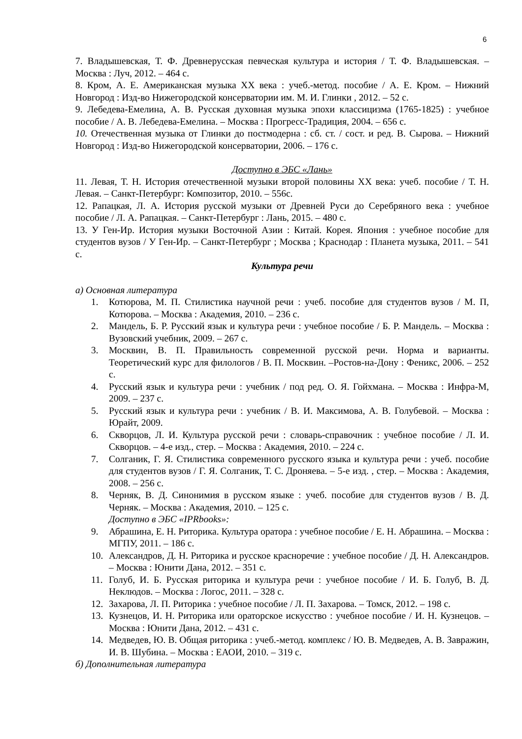6
7. Владышевская, Т. Ф. Древнерусская певческая культура и история / Т. Ф. Владышевская. – Москва : Луч, 2012. – 464 с.
8. Кром, А. Е. Американская музыка XX века : учеб.-метод. пособие / А. Е. Кром. – Нижний Новгород : Изд-во Нижегородской консерватории им. М. И. Глинки , 2012. – 52 с.
9. Лебедева-Емелина, А. В. Русская духовная музыка эпохи классицизма (1765-1825) : учебное пособие / А. В. Лебедева-Емелина. – Москва : Прогресс-Традиция, 2004. – 656 с.
10. Отечественная музыка от Глинки до постмодерна : сб. ст. / сост. и ред. В. Сырова. – Нижний Новгород : Изд-во Нижегородской консерватории, 2006. – 176 с.
Доступно в ЭБС «Лань»
11. Левая, Т. Н. История отечественной музыки второй половины XX века: учеб. пособие / Т. Н. Левая. – Санкт-Петербург: Композитор, 2010. – 556с.
12. Рапацкая, Л. А. История русской музыки от Древней Руси до Серебряного века : учебное пособие / Л. А. Рапацкая. – Санкт-Петербург : Лань, 2015. – 480 с.
13. У Ген-Ир. История музыки Восточной Азии : Китай. Корея. Япония : учебное пособие для студентов вузов / У Ген-Ир. – Санкт-Петербург ; Москва ; Краснодар : Планета музыка, 2011. – 541 с.
Культура речи
а) Основная литература
1. Котюрова, М. П. Стилистика научной речи : учеб. пособие для студентов вузов / М. П, Котюрова. – Москва : Академия, 2010. – 236 с.
2. Мандель, Б. Р. Русский язык и культура речи : учебное пособие / Б. Р. Мандель. – Москва : Вузовский учебник, 2009. – 267 с.
3. Москвин, В. П. Правильность современной русской речи. Норма и варианты. Теоретический курс для филологов / В. П. Москвин. –Ростов-на-Дону : Феникс, 2006. – 252 с.
4. Русский язык и культура речи : учебник / под ред. О. Я. Гойхмана. – Москва : Инфра-М, 2009. – 237 с.
5. Русский язык и культура речи : учебник / В. И. Максимова, А. В. Голубевой. – Москва : Юрайт, 2009.
6. Скворцов, Л. И. Культура русской речи : словарь-справочник : учебное пособие / Л. И. Скворцов. – 4-е изд., стер. – Москва : Академия, 2010. – 224 с.
7. Солганик, Г. Я. Стилистика современного русского языка и культура речи : учеб. пособие для студентов вузов / Г. Я. Солганик, Т. С. Дроняева. – 5-е изд. , стер. – Москва : Академия, 2008. – 256 с.
8. Черняк, В. Д. Синонимия в русском языке : учеб. пособие для студентов вузов / В. Д. Черняк. – Москва : Академия, 2010. – 125 с.
Доступно в ЭБС «IPRbooks»:
9. Абрашина, Е. Н. Риторика. Культура оратора : учебное пособие / Е. Н. Абрашина. – Москва : МГПУ, 2011. – 186 с.
10. Александров, Д. Н. Риторика и русское красноречие : учебное пособие / Д. Н. Александров. – Москва : Юнити Дана, 2012. – 351 с.
11. Голуб, И. Б. Русская риторика и культура речи : учебное пособие / И. Б. Голуб, В. Д. Неклюдов. – Москва : Логос, 2011. – 328 с.
12. Захарова, Л. П. Риторика : учебное пособие / Л. П. Захарова. – Томск, 2012. – 198 с.
13. Кузнецов, И. Н. Риторика или ораторское искусство : учебное пособие / И. Н. Кузнецов. – Москва : Юнити Дана, 2012. – 431 с.
14. Медведев, Ю. В. Общая риторика : учеб.-метод. комплекс / Ю. В. Медведев, А. В. Завражин, И. В. Шубина. – Москва : ЕАОИ, 2010. – 319 с.
б) Дополнительная литература